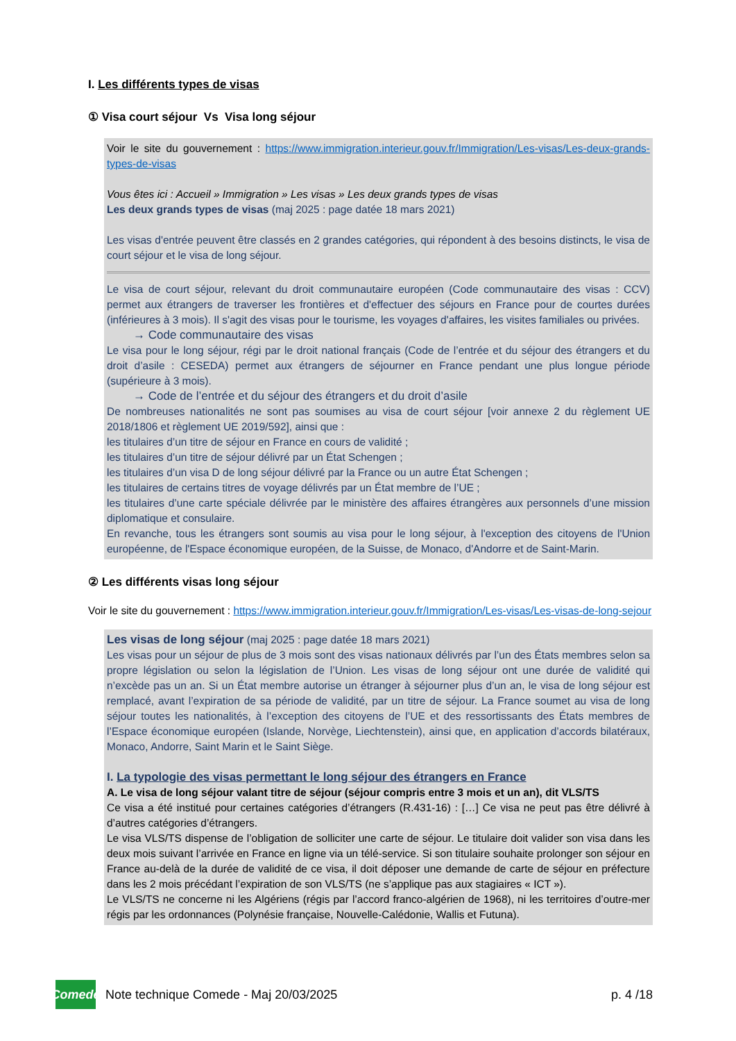I. Les différents types de visas
① Visa court séjour Vs Visa long séjour
Voir le site du gouvernement : https://www.immigration.interieur.gouv.fr/Immigration/Les-visas/Les-deux-grands-types-de-visas
Vous êtes ici : Accueil » Immigration » Les visas » Les deux grands types de visas
Les deux grands types de visas (maj 2025 : page datée 18 mars 2021)
Les visas d'entrée peuvent être classés en 2 grandes catégories, qui répondent à des besoins distincts, le visa de court séjour et le visa de long séjour.
Le visa de court séjour, relevant du droit communautaire européen (Code communautaire des visas : CCV) permet aux étrangers de traverser les frontières et d'effectuer des séjours en France pour de courtes durées (inférieures à 3 mois). Il s'agit des visas pour le tourisme, les voyages d'affaires, les visites familiales ou privées.
→ Code communautaire des visas
Le visa pour le long séjour, régi par le droit national français (Code de l’entrée et du séjour des étrangers et du droit d’asile : CESEDA) permet aux étrangers de séjourner en France pendant une plus longue période (supérieure à 3 mois).
→ Code de l’entrée et du séjour des étrangers et du droit d’asile
De nombreuses nationalités ne sont pas soumises au visa de court séjour [voir annexe 2 du règlement UE 2018/1806 et règlement UE 2019/592], ainsi que :
les titulaires d’un titre de séjour en France en cours de validité ;
les titulaires d’un titre de séjour délivré par un État Schengen ;
les titulaires d’un visa D de long séjour délivré par la France ou un autre État Schengen ;
les titulaires de certains titres de voyage délivrés par un État membre de l’UE ;
les titulaires d’une carte spéciale délivrée par le ministère des affaires étrangères aux personnels d’une mission diplomatique et consulaire.
En revanche, tous les étrangers sont soumis au visa pour le long séjour, à l'exception des citoyens de l'Union européenne, de l'Espace économique européen, de la Suisse, de Monaco, d'Andorre et de Saint-Marin.
② Les différents visas long séjour
Voir le site du gouvernement : https://www.immigration.interieur.gouv.fr/Immigration/Les-visas/Les-visas-de-long-sejour
Les visas de long séjour (maj 2025 : page datée 18 mars 2021)
Les visas pour un séjour de plus de 3 mois sont des visas nationaux délivrés par l’un des États membres selon sa propre législation ou selon la législation de l’Union. Les visas de long séjour ont une durée de validité qui n’excède pas un an. Si un État membre autorise un étranger à séjourner plus d’un an, le visa de long séjour est remplacé, avant l’expiration de sa période de validité, par un titre de séjour. La France soumet au visa de long séjour toutes les nationalités, à l’exception des citoyens de l’UE et des ressortissants des États membres de l’Espace économique européen (Islande, Norvège, Liechtenstein), ainsi que, en application d’accords bilatéraux, Monaco, Andorre, Saint Marin et le Saint Siège.
I. La typologie des visas permettant le long séjour des étrangers en France
A. Le visa de long séjour valant titre de séjour (séjour compris entre 3 mois et un an), dit VLS/TS
Ce visa a été institué pour certaines catégories d’étrangers (R.431-16) : […] Ce visa ne peut pas être délivré à d’autres catégories d’étrangers.
Le visa VLS/TS dispense de l’obligation de solliciter une carte de séjour. Le titulaire doit valider son visa dans les deux mois suivant l’arrivée en France en ligne via un télé-service. Si son titulaire souhaite prolonger son séjour en France au-delà de la durée de validité de ce visa, il doit déposer une demande de carte de séjour en préfecture dans les 2 mois précédant l’expiration de son VLS/TS (ne s’applique pas aux stagiaires « ICT »).
Le VLS/TS ne concerne ni les Algériens (régis par l’accord franco-algérien de 1968), ni les territoires d’outre-mer régis par les ordonnances (Polynésie française, Nouvelle-Calédonie, Wallis et Futuna).
Comede
Note technique Comede - Maj 20/03/2025 p. 4 /18